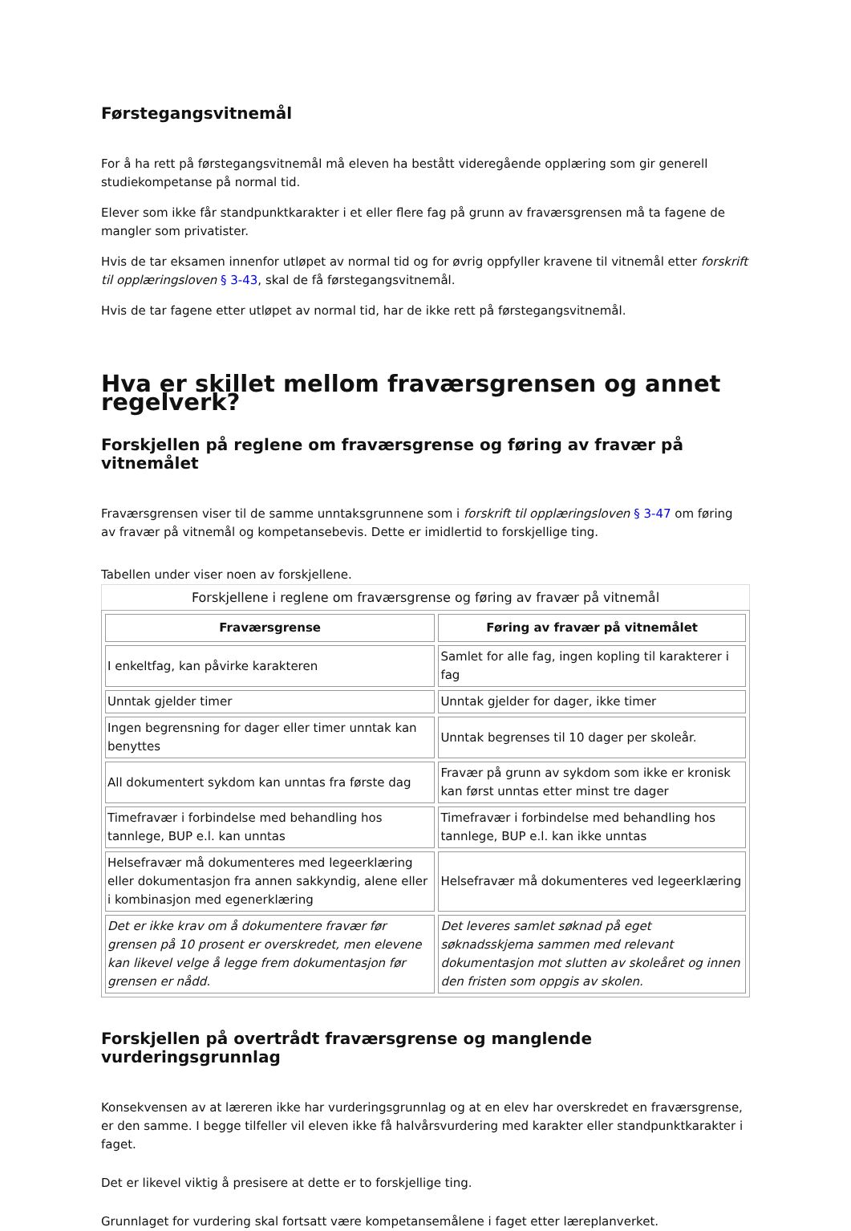Førstegangsvitnemål
For å ha rett på førstegangsvitnemål må eleven ha bestått videregående opplæring som gir generell studiekompetanse på normal tid.
Elever som ikke får standpunktkarakter i et eller flere fag på grunn av fraværsgrensen må ta fagene de mangler som privatister.
Hvis de tar eksamen innenfor utløpet av normal tid og for øvrig oppfyller kravene til vitnemål etter forskrift til opplæringsloven § 3-43, skal de få førstegangsvitnemål.
Hvis de tar fagene etter utløpet av normal tid, har de ikke rett på førstegangsvitnemål.
Hva er skillet mellom fraværsgrensen og annet regelverk?
Forskjellen på reglene om fraværsgrense og føring av fravær på vitnemålet
Fraværsgrensen viser til de samme unntaksgrunnene som i forskrift til opplæringsloven § 3-47 om føring av fravær på vitnemål og kompetansebevis. Dette er imidlertid to forskjellige ting.
Tabellen under viser noen av forskjellene.
Forskjellene i reglene om fraværsgrense og føring av fravær på vitnemål
| Fraværsgrense | Føring av fravær på vitnemålet |
| --- | --- |
| I enkeltfag, kan påvirke karakteren | Samlet for alle fag, ingen kopling til karakterer i fag |
| Unntak gjelder timer | Unntak gjelder for dager, ikke timer |
| Ingen begrensning for dager eller timer unntak kan benyttes | Unntak begrenses til 10 dager per skoleår. |
| All dokumentert sykdom kan unntas fra første dag | Fravær på grunn av sykdom som ikke er kronisk kan først unntas etter minst tre dager |
| Timefravær i forbindelse med behandling hos tannlege, BUP e.l. kan unntas | Timefravær i forbindelse med behandling hos tannlege, BUP e.l. kan ikke unntas |
| Helsefravær må dokumenteres med legeerklæring eller dokumentasjon fra annen sakkyndig, alene eller i kombinasjon med egenerklæring | Helsefravær må dokumenteres ved legeerklæring |
| Det er ikke krav om å dokumentere fravær før grensen på 10 prosent er overskredet, men elevene kan likevel velge å legge frem dokumentasjon før grensen er nådd. | Det leveres samlet søknad på eget søknadsskjema sammen med relevant dokumentasjon mot slutten av skoleåret og innen den fristen som oppgis av skolen. |
Forskjellen på overtrådt fraværsgrense og manglende vurderingsgrunnlag
Konsekvensen av at læreren ikke har vurderingsgrunnlag og at en elev har overskredet en fraværsgrense, er den samme. I begge tilfeller vil eleven ikke få halvårsvurdering med karakter eller standpunktkarakter i faget.
Det er likevel viktig å presisere at dette er to forskjellige ting.
Grunnlaget for vurdering skal fortsatt være kompetansemålene i faget etter læreplanverket.